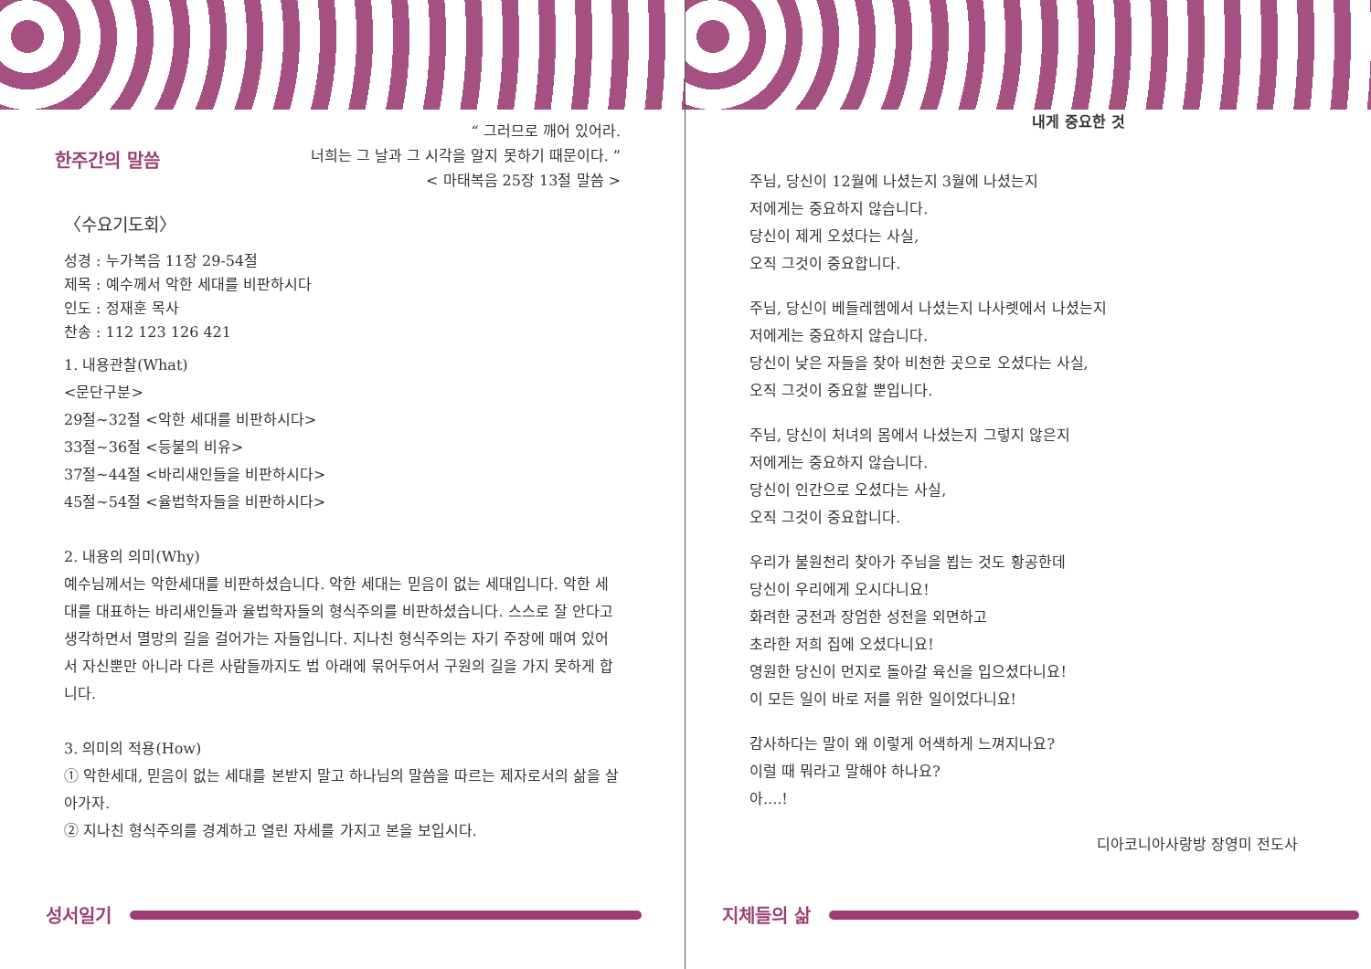한주간의 말씀
“ 그러므로 깨어 있어라.
너희는 그 날과 그 시각을 알지 못하기 때문이다. ”
< 마태복음 25장 13절 말씀 >
〈수요기도회〉
성경 : 누가복음 11장 29-54절
제목 : 예수께서 악한 세대를 비판하시다
인도 : 정재훈 목사
찬송 : 112 123 126 421
1. 내용관찰(What)
<문단구분>
29절~32절 <악한 세대를 비판하시다>
33절~36절 <등불의 비유>
37절~44절 <바리새인들을 비판하시다>
45절~54절 <율법학자들을 비판하시다>
2. 내용의 의미(Why)
예수님께서는 악한세대를 비판하셨습니다. 악한 세대는 믿음이 없는 세대입니다. 악한 세대를 대표하는 바리새인들과 율법학자들의 형식주의를 비판하셨습니다. 스스로 잘 안다고 생각하면서 멸망의 길을 걸어가는 자들입니다. 지나친 형식주의는 자기 주장에 매여 있어서 자신뿐만 아니라 다른 사람들까지도 법 아래에 묶어두어서 구원의 길을 가지 못하게 합니다.
3. 의미의 적용(How)
① 악한세대, 믿음이 없는 세대를 본받지 말고 하나님의 말씀을 따르는 제자로서의 삶을 살아가자.
② 지나친 형식주의를 경계하고 열린 자세를 가지고 본을 보입시다.
성서일기
내게 중요한 것
주님, 당신이 12월에 나셨는지 3월에 나셨는지
저에게는 중요하지 않습니다.
당신이 제게 오셨다는 사실,
오직 그것이 중요합니다.
주님, 당신이 베들레헴에서 나셨는지 나사렛에서 나셨는지
저에게는 중요하지 않습니다.
당신이 낮은 자들을 찾아 비천한 곳으로 오셨다는 사실,
오직 그것이 중요할 뿐입니다.
주님, 당신이 처녀의 몸에서 나셨는지 그렇지 않은지
저에게는 중요하지 않습니다.
당신이 인간으로 오셨다는 사실,
오직 그것이 중요합니다.
우리가 불원천리 찾아가 주님을 뵙는 것도 황공한데
당신이 우리에게 오시다니요!
화려한 궁전과 장엄한 성전을 외면하고
초라한 저희 집에 오셨다니요!
영원한 당신이 먼지로 돌아갈 육신을 입으셨다니요!
이 모든 일이 바로 저를 위한 일이었다니요!
감사하다는 말이 왜 이렇게 어색하게 느껴지나요?
이럴 때 뭐라고 말해야 하나요?
아....!
디아코니아사랑방 장영미 전도사
지체들의 삶